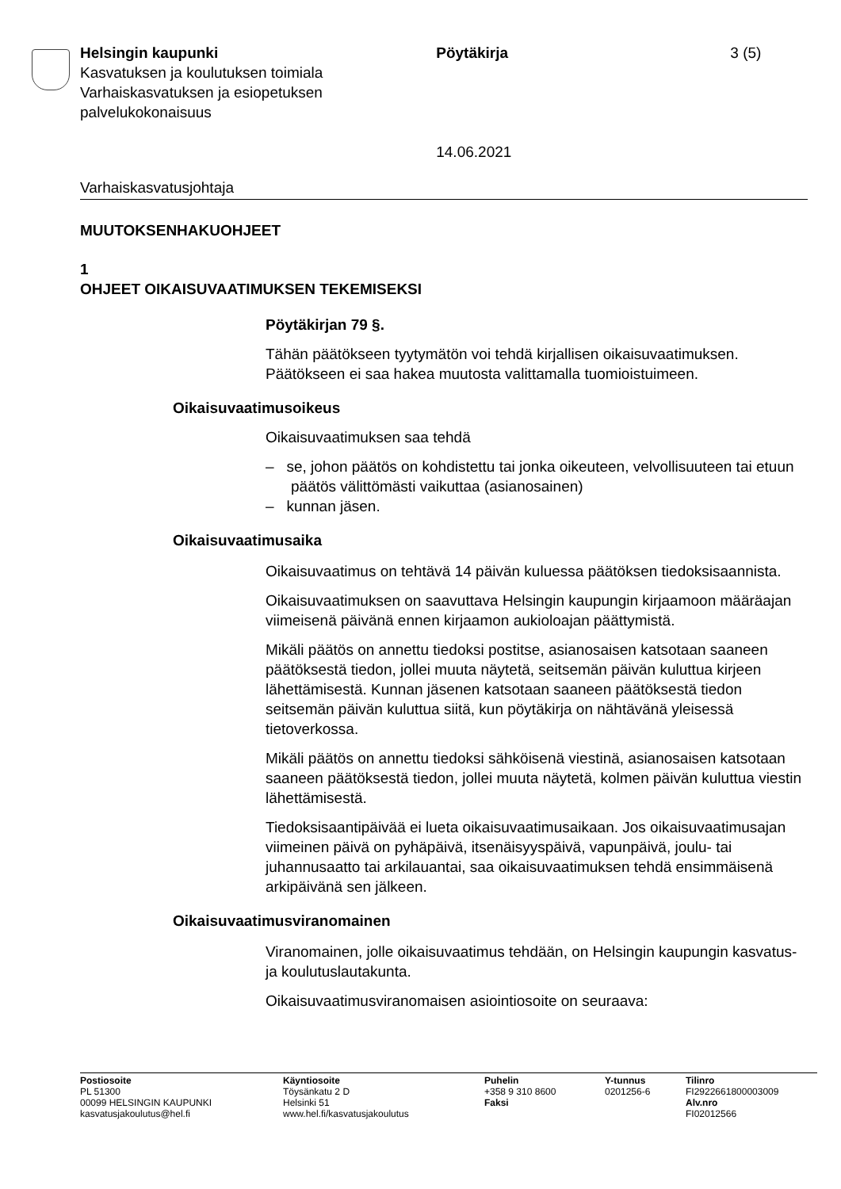Helsingin kaupunki
Kasvatuksen ja koulutuksen toimiala
Varhaiskasvatuksen ja esiopetuksen palvelukokonaisuus
Pöytäkirja
14.06.2021
3 (5)
Varhaiskasvatusjohtaja
MUUTOKSENHAKUOHJEET
1
OHJEET OIKAISUVAATIMUKSEN TEKEMISEKSI
Pöytäkirjan 79 §.
Tähän päätökseen tyytymätön voi tehdä kirjallisen oikaisuvaatimuksen. Päätökseen ei saa hakea muutosta valittamalla tuomioistuimeen.
Oikaisuvaatimusoikeus
Oikaisuvaatimuksen saa tehdä
– se, johon päätös on kohdistettu tai jonka oikeuteen, velvollisuuteen tai etuun päätös välittömästi vaikuttaa (asianosainen)
– kunnan jäsen.
Oikaisuvaatimusaika
Oikaisuvaatimus on tehtävä 14 päivän kuluessa päätöksen tiedoksisaannista.
Oikaisuvaatimuksen on saavuttava Helsingin kaupungin kirjaamoon määräajan viimeisenä päivänä ennen kirjaamon aukioloajan päättymistä.
Mikäli päätös on annettu tiedoksi postitse, asianosaisen katsotaan saaneen päätöksestä tiedon, jollei muuta näytetä, seitsemän päivän kuluttua kirjeen lähettämisestä. Kunnan jäsenen katsotaan saaneen päätöksestä tiedon seitsemän päivän kuluttua siitä, kun pöytäkirja on nähtävänä yleisessä tietoverkossa.
Mikäli päätös on annettu tiedoksi sähköisenä viestinä, asianosaisen katsotaan saaneen päätöksestä tiedon, jollei muuta näytetä, kolmen päivän kuluttua viestin lähettämisestä.
Tiedoksisaantipäivää ei lueta oikaisuvaatimusaikaan. Jos oikaisuvaatimusajan viimeinen päivä on pyhäpäivä, itsenäisyyspäivä, vapunpäivä, joulu- tai juhannusaatto tai arkilauantai, saa oikaisuvaatimuksen tehdä ensimmäisenä arkipäivänä sen jälkeen.
Oikaisuvaatimusviranomainen
Viranomainen, jolle oikaisuvaatimus tehdään, on Helsingin kaupungin kasvatus- ja koulutuslautakunta.
Oikaisuvaatimusviranomaisen asiointiosoite on seuraava:
Postiosoite
PL 51300
00099 HELSINGIN KAUPUNKI
kasvatusjakoulutus@hel.fi
Käyntiosoite
Töysänkatu 2 D
Helsinki 51
www.hel.fi/kasvatusjakoulutus
Puhelin
+358 9 310 8600
Faksi
Y-tunnus
0201256-6
Tilinro
FI2922661800003009
Alv.nro
FI02012566